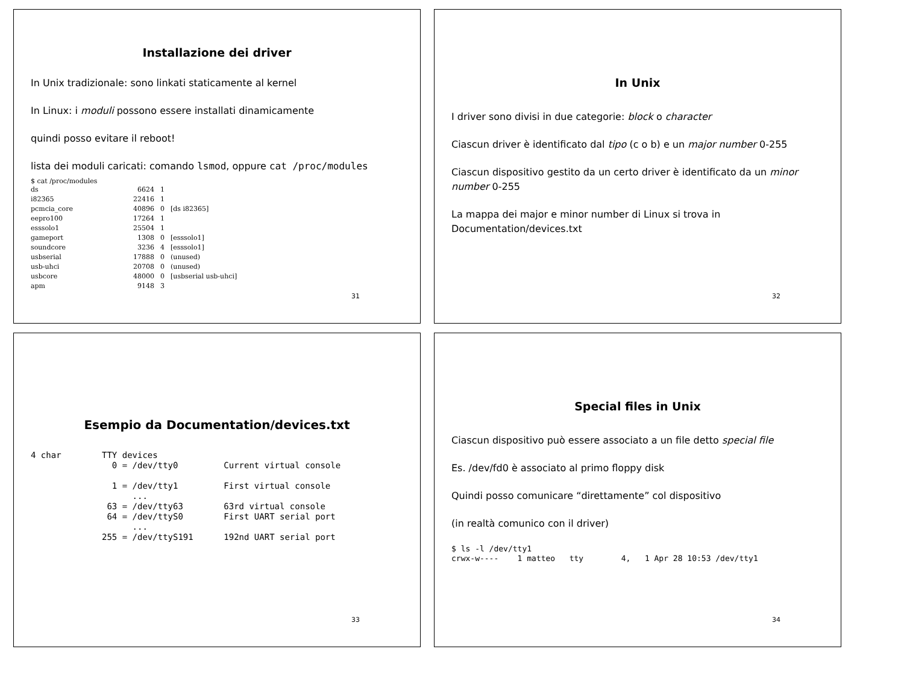Installazione dei driver
In Unix tradizionale: sono linkati staticamente al kernel
In Linux: i moduli possono essere installati dinamicamente
quindi posso evitare il reboot!
lista dei moduli caricati: comando lsmod, oppure cat /proc/modules
$ cat /proc/modules
| ds | 6624 | 1 | |
| i82365 | 22416 | 1 | |
| pcmcia_core | 40896 | 0 | [ds i82365] |
| eepro100 | 17264 | 1 | |
| esssolo1 | 25504 | 1 | |
| gameport | 1308 | 0 | [esssolo1] |
| soundcore | 3236 | 4 | [esssolo1] |
| usbserial | 17888 | 0 | (unused) |
| usb-uhci | 20708 | 0 | (unused) |
| usbcore | 48000 | 0 | [usbserial usb-uhci] |
| apm | 9148 | 3 | |
31
In Unix
I driver sono divisi in due categorie: block o character
Ciascun driver è identificato dal tipo (c o b) e un major number 0-255
Ciascun dispositivo gestito da un certo driver è identificato da un minor number 0-255
La mappa dei major e minor number di Linux si trova in Documentation/devices.txt
32
Esempio da Documentation/devices.txt
4 char        TTY devices
                0 = /dev/tty0         Current virtual console

                1 = /dev/tty1         First virtual console
                    ...
               63 = /dev/tty63        63rd virtual console
               64 = /dev/ttyS0        First UART serial port
                    ...
              255 = /dev/ttyS191      192nd UART serial port
33
Special files in Unix
Ciascun dispositivo può essere associato a un file detto special file
Es. /dev/fd0 è associato al primo floppy disk
Quindi posso comunicare “direttamente” col dispositivo
(in realtà comunico con il driver)
$ ls -l /dev/tty1
crwx-w----    1 matteo   tty        4,   1 Apr 28 10:53 /dev/tty1
34